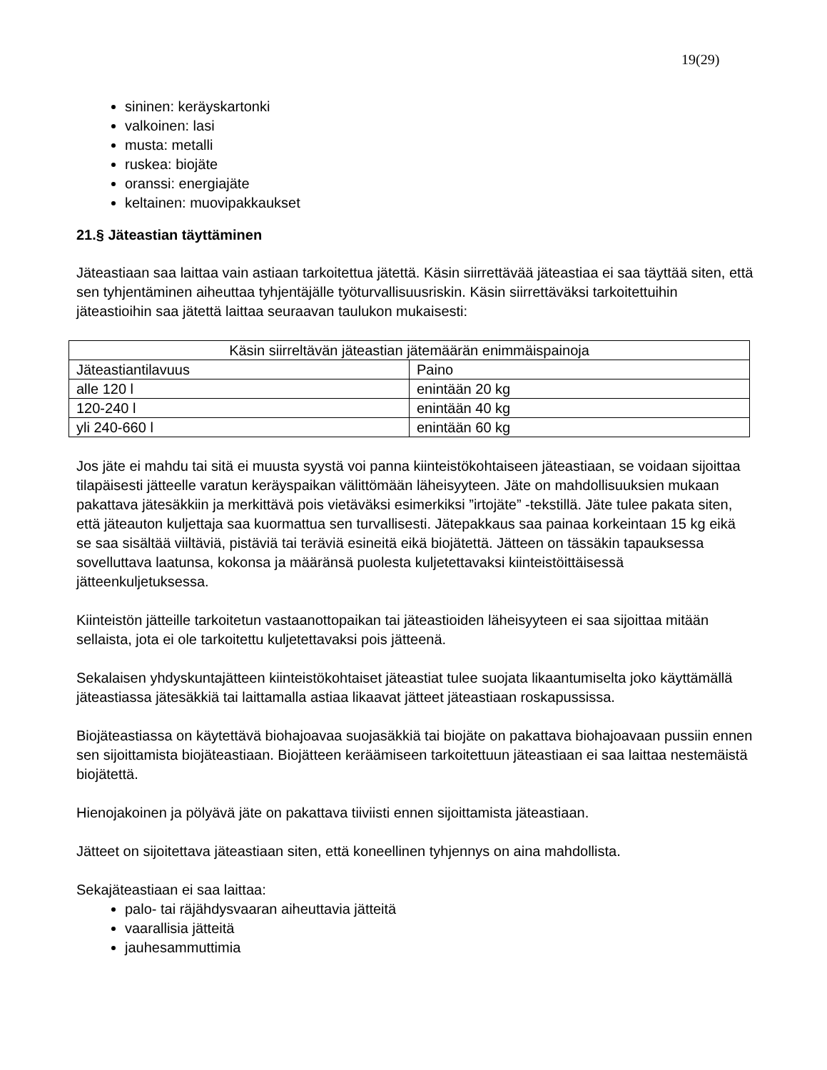19(29)
sininen: keräyskartonki
valkoinen: lasi
musta: metalli
ruskea: biojäte
oranssi: energiajäte
keltainen: muovipakkaukset
21.§ Jäteastian täyttäminen
Jäteastiaan saa laittaa vain astiaan tarkoitettua jätettä. Käsin siirrettävää jäteastiaa ei saa täyttää siten, että sen tyhjentäminen aiheuttaa tyhjentäjälle työturvallisuusriskin. Käsin siirrettäväksi tarkoitettuihin jäteastioihin saa jätettä laittaa seuraavan taulukon mukaisesti:
| Käsin siirreltävän jäteastian jätemäärän enimmäispainoja | |
| Jäteastiantilavuus | Paino |
| alle 120 l | enintään 20 kg |
| 120-240 l | enintään 40 kg |
| yli 240-660 l | enintään 60 kg |
Jos jäte ei mahdu tai sitä ei muusta syystä voi panna kiinteistökohtaiseen jäteastiaan, se voidaan sijoittaa tilapäisesti jätteelle varatun keräyspaikan välittömään läheisyyteen. Jäte on mahdollisuuksien mukaan pakattava jätesäkkiin ja merkittävä pois vietäväksi esimerkiksi ”irtojäte” -tekstillä. Jäte tulee pakata siten, että jäteauton kuljettaja saa kuormattua sen turvallisesti. Jätepakkaus saa painaa korkeintaan 15 kg eikä se saa sisältää viiltäviä, pistäviä tai teräviä esineitä eikä biojätettä. Jätteen on tässäkin tapauksessa sovelluttava laatunsa, kokonsa ja määränsä puolesta kuljetettavaksi kiinteistöittäisessä jätteenkuljetuksessa.
Kiinteistön jätteille tarkoitetun vastaanottopaikan tai jäteastioiden läheisyyteen ei saa sijoittaa mitään sellaista, jota ei ole tarkoitettu kuljetettavaksi pois jätteenä.
Sekalaisen yhdyskuntajätteen kiinteistökohtaiset jäteastiat tulee suojata likaantumiselta joko käyttämällä jäteastiassa jätesäkkiä tai laittamalla astiaa likaavat jätteet jäteastiaan roskapussissa.
Biojäteastiassa on käytettävä biohajoavaa suojasäkkiä tai biojäte on pakattava biohajoavaan pussiin ennen sen sijoittamista biojäteastiaan. Biojätteen keräämiseen tarkoitettuun jäteastiaan ei saa laittaa nestemäistä biojätettä.
Hienojakoinen ja pölyävä jäte on pakattava tiiviisti ennen sijoittamista jäteastiaan.
Jätteet on sijoitettava jäteastiaan siten, että koneellinen tyhjennys on aina mahdollista.
Sekajäteastiaan ei saa laittaa:
palo- tai räjähdysvaaran aiheuttavia jätteitä
vaarallisia jätteitä
jauhesammuttimia